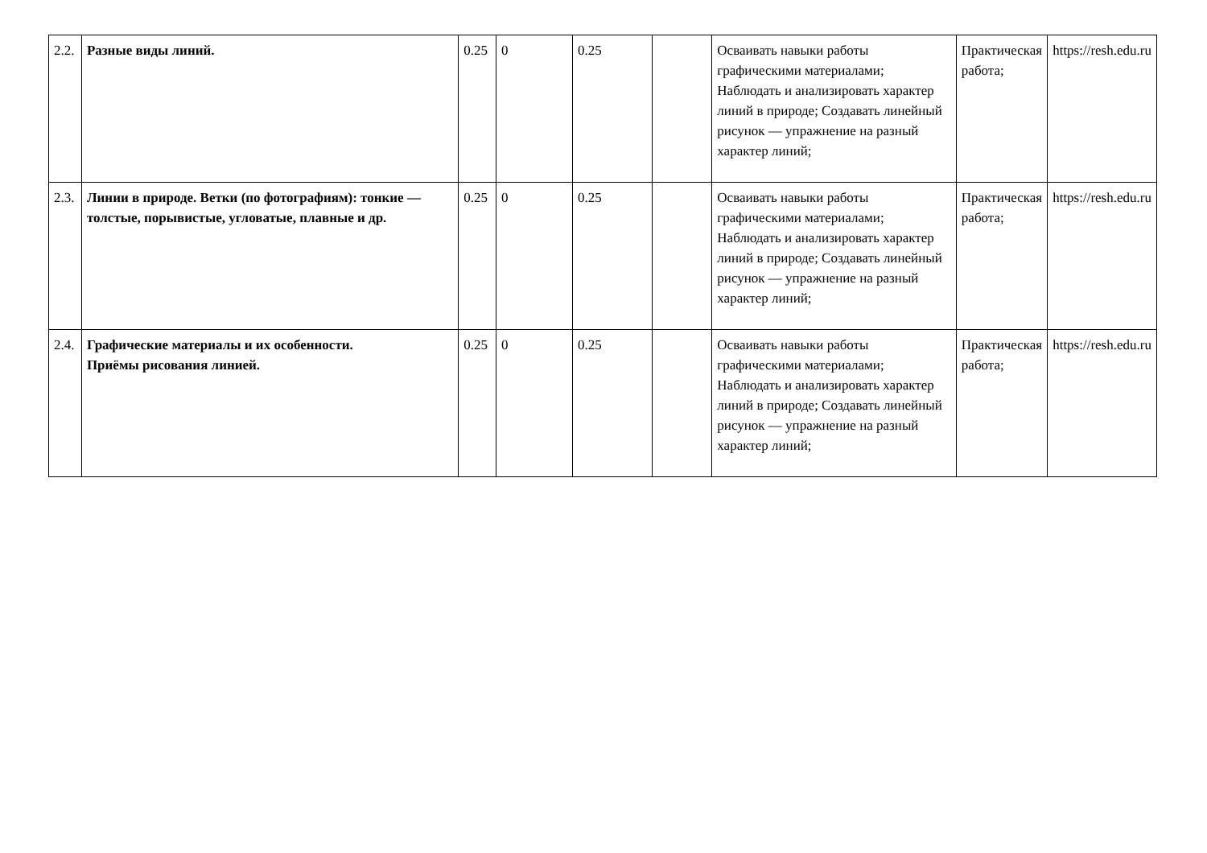| 2.2. | Разные виды линий. | 0.25 | 0 | 0.25 | | Осваивать навыки работы графическими материалами; Наблюдать и анализировать характер линий в природе; Создавать линейный рисунок — упражнение на разный характер линий; | Практическая работа; | https://resh.edu.ru |
| 2.3. | Линии в природе. Ветки (по фотографиям): тонкие — толстые, порывистые, угловатые, плавные и др. | 0.25 | 0 | 0.25 | | Осваивать навыки работы графическими материалами; Наблюдать и анализировать характер линий в природе; Создавать линейный рисунок — упражнение на разный характер линий; | Практическая работа; | https://resh.edu.ru |
| 2.4. | Графические материалы и их особенности. Приёмы рисования линией. | 0.25 | 0 | 0.25 | | Осваивать навыки работы графическими материалами; Наблюдать и анализировать характер линий в природе; Создавать линейный рисунок — упражнение на разный характер линий; | Практическая работа; | https://resh.edu.ru |